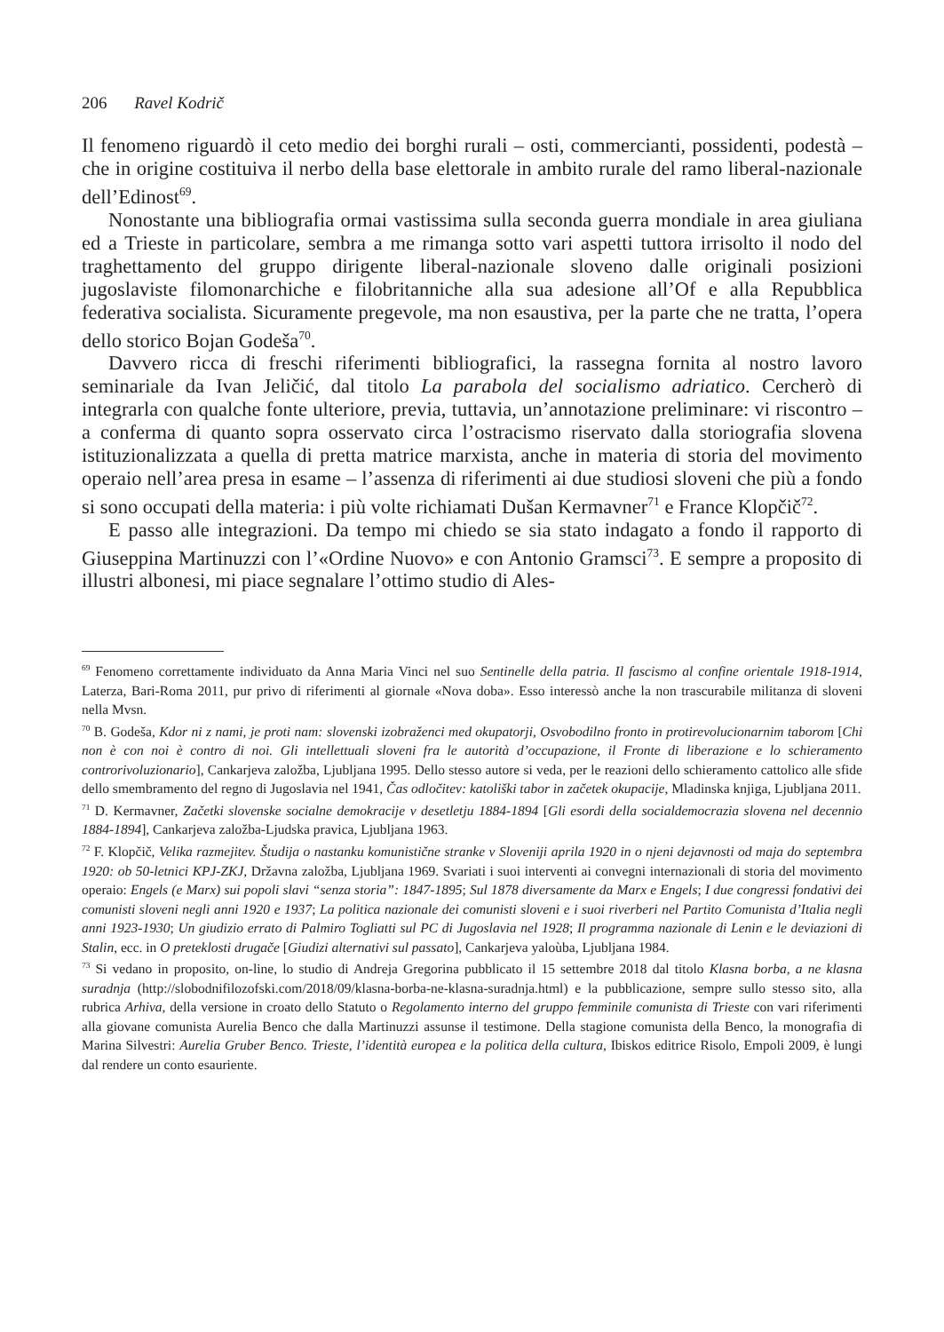206 Ravel Kodrič
Il fenomeno riguardò il ceto medio dei borghi rurali – osti, commercianti, possidenti, podestà – che in origine costituiva il nerbo della base elettorale in ambito rurale del ramo liberal-nazionale dell’Edinost<sup>69</sup>.
Nonostante una bibliografia ormai vastissima sulla seconda guerra mondiale in area giuliana ed a Trieste in particolare, sembra a me rimanga sotto vari aspetti tuttora irrisolto il nodo del traghettamento del gruppo dirigente liberal-nazionale sloveno dalle originali posizioni jugoslaviste filomonarchiche e filobritanniche alla sua adesione all’Of e alla Repubblica federativa socialista. Sicuramente pregevole, ma non esaustiva, per la parte che ne tratta, l’opera dello storico Bojan Godeša<sup>70</sup>.
Davvero ricca di freschi riferimenti bibliografici, la rassegna fornita al nostro lavoro seminariale da Ivan Jeličić, dal titolo La parabola del socialismo adriatico. Cercherò di integrarla con qualche fonte ulteriore, previa, tuttavia, un’annotazione preliminare: vi riscontro – a conferma di quanto sopra osservato circa l’ostracismo riservato dalla storiografia slovena istituzionalizzata a quella di pretta matrice marxista, anche in materia di storia del movimento operaio nell’area presa in esame – l’assenza di riferimenti ai due studiosi sloveni che più a fondo si sono occupati della materia: i più volte richiamati Dušan Kermavner<sup>71</sup> e France Klopčič<sup>72</sup>.
E passo alle integrazioni. Da tempo mi chiedo se sia stato indagato a fondo il rapporto di Giuseppina Martinuzzi con l’«Ordine Nuovo» e con Antonio Gramsci<sup>73</sup>. E sempre a proposito di illustri albonesi, mi piace segnalare l’ottimo studio di Ales-
<sup>69</sup> Fenomeno correttamente individuato da Anna Maria Vinci nel suo Sentinelle della patria. Il fascismo al confine orientale 1918-1914, Laterza, Bari-Roma 2011, pur privo di riferimenti al giornale «Nova doba». Esso interessò anche la non trascurabile militanza di sloveni nella Mvsn.
<sup>70</sup> B. Godeša, Kdor ni z nami, je proti nam: slovenski izobraženci med okupatorji, Osvobodilno fronto in protirevolucionarnim taborom [Chi non è con noi è contro di noi. Gli intellettuali sloveni fra le autorità d’occupazione, il Fronte di liberazione e lo schieramento controrivoluzionario], Cankarjeva založba, Ljubljana 1995. Dello stesso autore si veda, per le reazioni dello schieramento cattolico alle sfide dello smembramento del regno di Jugoslavia nel 1941, Čas odločitev: katoliški tabor in začetek okupacije, Mladinska knjiga, Ljubljana 2011.
<sup>71</sup> D. Kermavner, Začetki slovenske socialne demokracije v desetletju 1884-1894 [Gli esordi della socialdemocrazia slovena nel decennio 1884-1894], Cankarjeva založba-Ljudska pravica, Ljubljana 1963.
<sup>72</sup> F. Klopčič, Velika razmejitev. Študija o nastanku komunistične stranke v Sloveniji aprila 1920 in o njeni dejavnosti od maja do septembra 1920: ob 50-letnici KPJ-ZKJ, Državna založba, Ljubljana 1969. Svariati i suoi interventi ai convegni internazionali di storia del movimento operaio: Engels (e Marx) sui popoli slavi “senza storia”: 1847-1895; Sul 1878 diversamente da Marx e Engels; I due congressi fondativi dei comunisti sloveni negli anni 1920 e 1937; La politica nazionale dei comunisti sloveni e i suoi riverberi nel Partito Comunista d’Italia negli anni 1923-1930; Un giudizio errato di Palmiro Togliatti sul PC di Jugoslavia nel 1928; Il programma nazionale di Lenin e le deviazioni di Stalin, ecc. in O preteklosti drugače [Giudizi alternativi sul passato], Cankarjeva yaloùba, Ljubljana 1984.
<sup>73</sup> Si vedano in proposito, on-line, lo studio di Andreja Gregorina pubblicato il 15 settembre 2018 dal titolo Klasna borba, a ne klasna suradnja (http://slobodnifilozofski.com/2018/09/klasna-borba-ne-klasna-suradnja.html) e la pubblicazione, sempre sullo stesso sito, alla rubrica Arhiva, della versione in croato dello Statuto o Regolamento interno del gruppo femminile comunista di Trieste con vari riferimenti alla giovane comunista Aurelia Benco che dalla Martinuzzi assunse il testimone. Della stagione comunista della Benco, la monografia di Marina Silvestri: Aurelia Gruber Benco. Trieste, l’identità europea e la politica della cultura, Ibiskos editrice Risolo, Empoli 2009, è lungi dal rendere un conto esauriente.